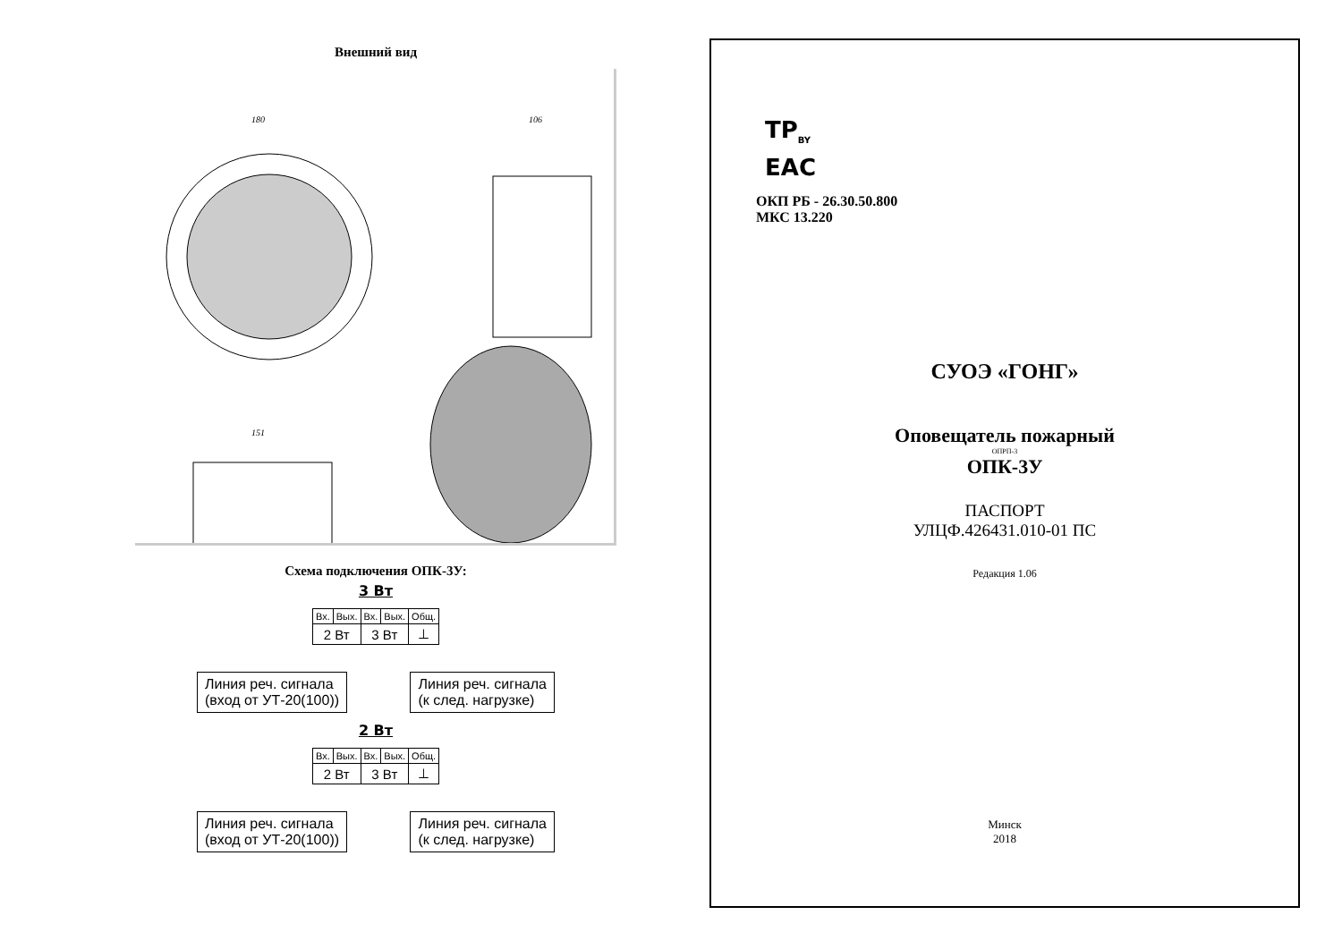Внешний вид
180
106
151
Схема подключения ОПК-3У:
3 Вт
| Вх. | Вых. | Вх. | Вых. | Общ. |
| 2 Вт | | 3 Вт | | ⊥ |
Линия реч. сигнала
(вход от УТ-20(100))
Линия реч. сигнала
(к след. нагрузке)
2 Вт
| Вх. | Вых. | Вх. | Вых. | Общ. |
| 2 Вт | | 3 Вт | | ⊥ |
Линия реч. сигнала
(вход от УТ-20(100))
Линия реч. сигнала
(к след. нагрузке)
TP<sub>BY</sub>
EAC
ОКП РБ - 26.30.50.800
МКС 13.220
СУОЭ «ГОНГ»
Оповещатель пожарный
ОПРП-3
ОПК-3У
ПАСПОРТ
УЛЦФ.426431.010-01 ПС
Редакция 1.06
Минск
2018